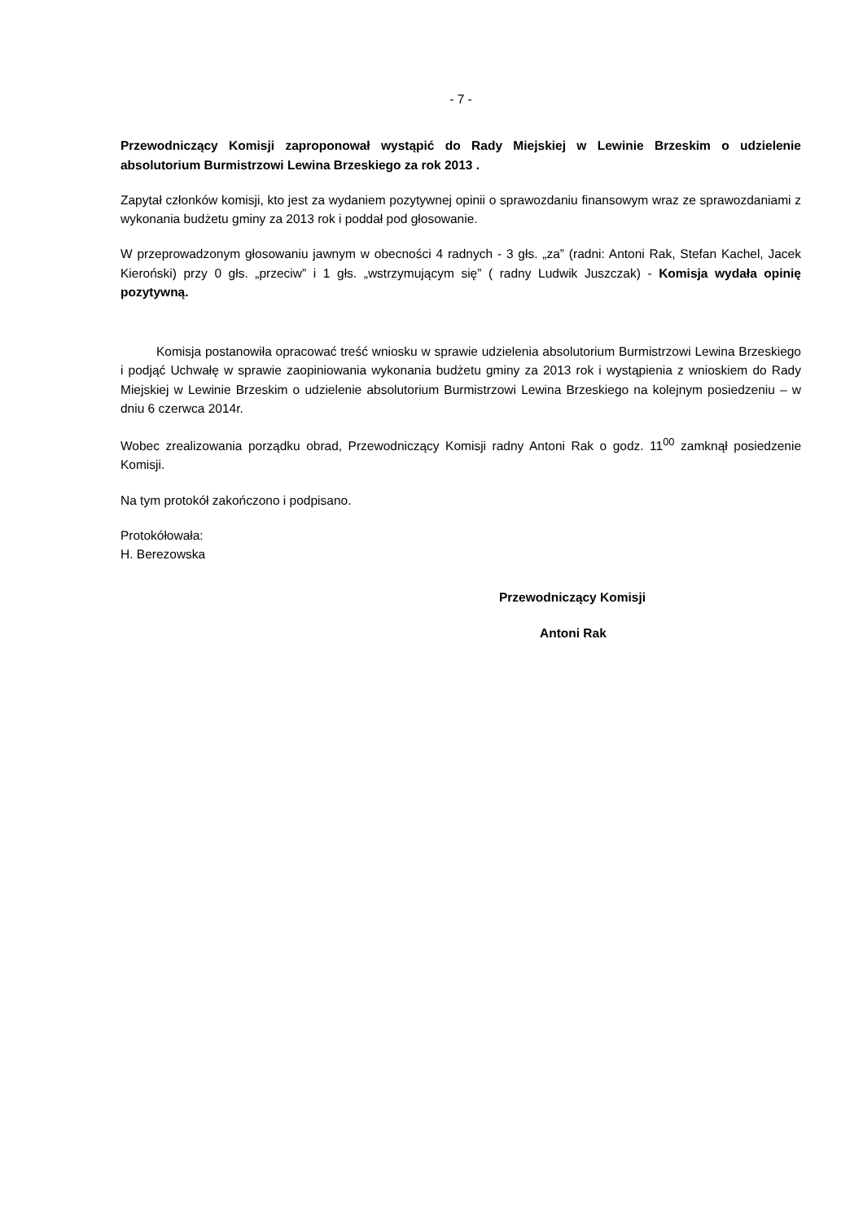- 7 -
Przewodniczący Komisji zaproponował wystąpić do Rady Miejskiej w Lewinie Brzeskim o udzielenie absolutorium Burmistrzowi Lewina Brzeskiego za rok 2013 .
Zapytał członków komisji, kto jest za wydaniem pozytywnej opinii o sprawozdaniu finansowym wraz ze sprawozdaniami z wykonania budżetu gminy za 2013 rok i poddał pod głosowanie.
W przeprowadzonym głosowaniu jawnym w obecności 4 radnych - 3 głs. „za” (radni: Antoni Rak, Stefan Kachel, Jacek Kieroński) przy 0 głs. „przeciw” i 1 głs. „wstrzymującym się” ( radny Ludwik Juszczak) - Komisja wydała opinię pozytywną.
Komisja postanowiła opracować treść wniosku w sprawie udzielenia absolutorium Burmistrzowi Lewina Brzeskiego i podjąć Uchwałę w sprawie zaopiniowania wykonania budżetu gminy za 2013 rok i wystąpienia z wnioskiem do Rady Miejskiej w Lewinie Brzeskim o udzielenie absolutorium Burmistrzowi Lewina Brzeskiego na kolejnym posiedzeniu – w dniu 6 czerwca 2014r.
Wobec zrealizowania porządku obrad, Przewodniczący Komisji radny Antoni Rak o godz. 11<sup>00</sup> zamknął posiedzenie Komisji.
Na tym protokół zakończono i podpisano.
Protokółowała:
H. Berezowska
Przewodniczący Komisji
Antoni Rak